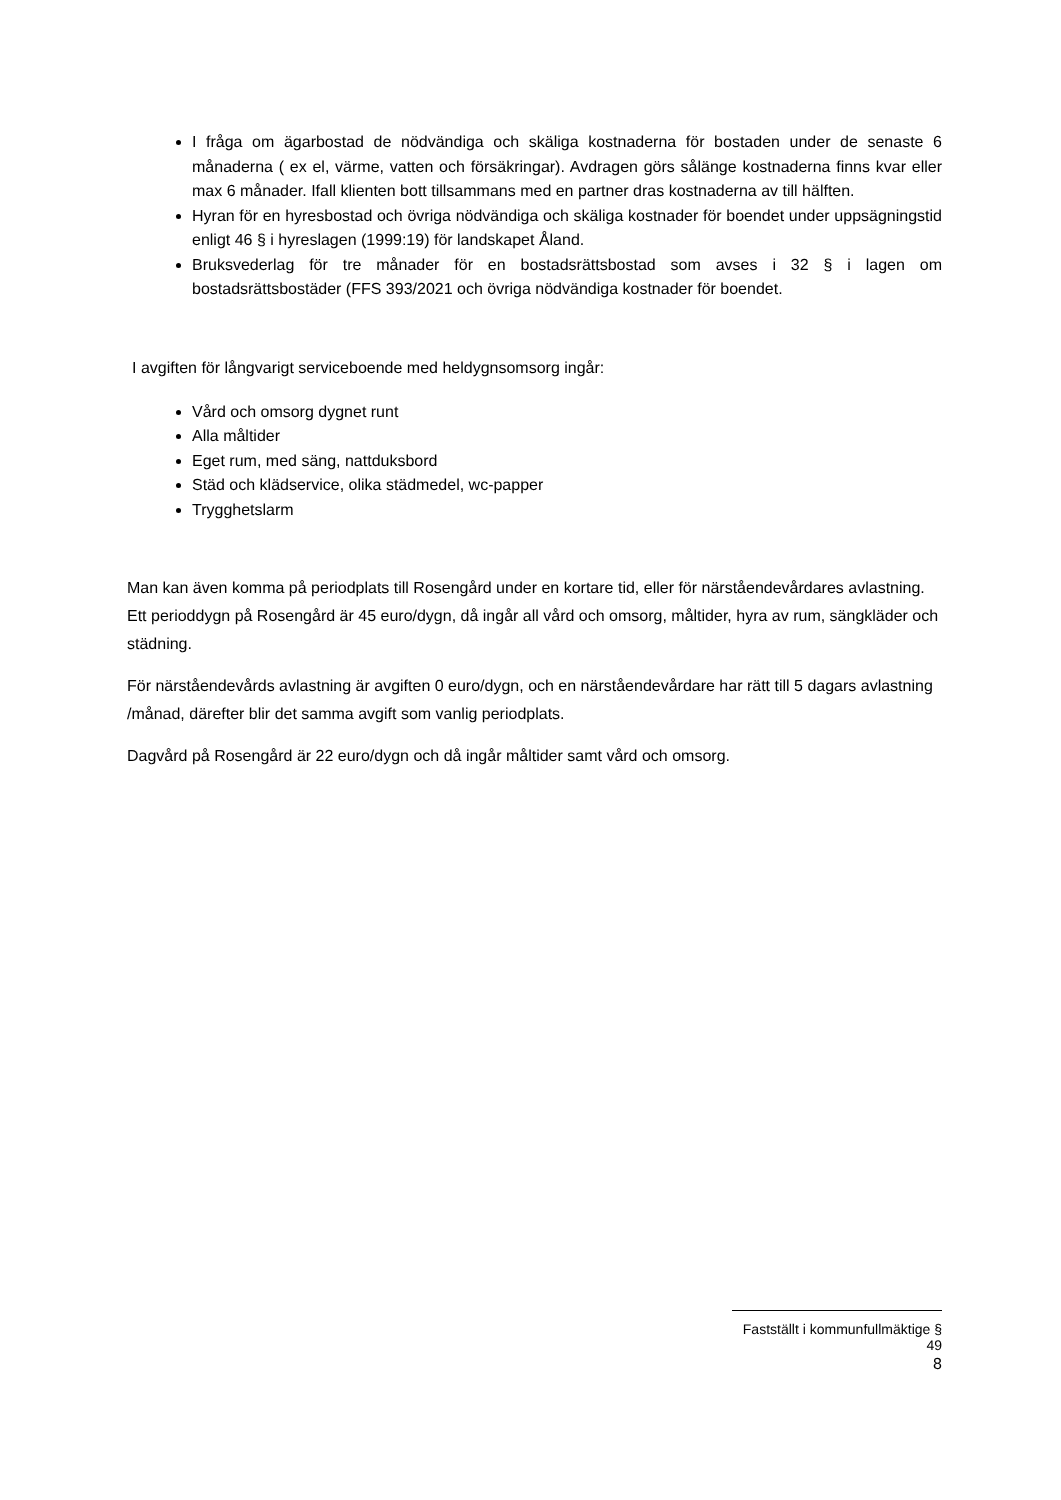I fråga om ägarbostad de nödvändiga och skäliga kostnaderna för bostaden under de senaste 6 månaderna ( ex el, värme, vatten och försäkringar). Avdragen görs sålänge kostnaderna finns kvar eller max 6 månader. Ifall klienten bott tillsammans med en partner dras kostnaderna av till hälften.
Hyran för en hyresbostad och övriga nödvändiga och skäliga kostnader för boendet under uppsägningstid enligt 46 § i hyreslagen (1999:19) för landskapet Åland.
Bruksvederlag för tre månader för en bostadsrättsbostad som avses i 32 § i lagen om bostadsrättsbostäder (FFS 393/2021 och övriga nödvändiga kostnader för boendet.
I avgiften för långvarigt serviceboende med heldygnsomsorg ingår:
Vård och omsorg dygnet runt
Alla måltider
Eget rum, med säng, nattduksbord
Städ och klädservice, olika städmedel, wc-papper
Trygghetslarm
Man kan även komma på periodplats till Rosengård under en kortare tid, eller för närståendevårdares avlastning. Ett perioddygn på Rosengård är 45 euro/dygn, då ingår all vård och omsorg, måltider, hyra av rum, sängkläder och städning.
För närståendevårds avlastning är avgiften 0 euro/dygn, och en närståendevårdare har rätt till 5 dagars avlastning /månad, därefter blir det samma avgift som vanlig periodplats.
Dagvård på Rosengård är 22 euro/dygn och då ingår måltider samt vård och omsorg.
Fastställt i kommunfullmäktige § 49
8